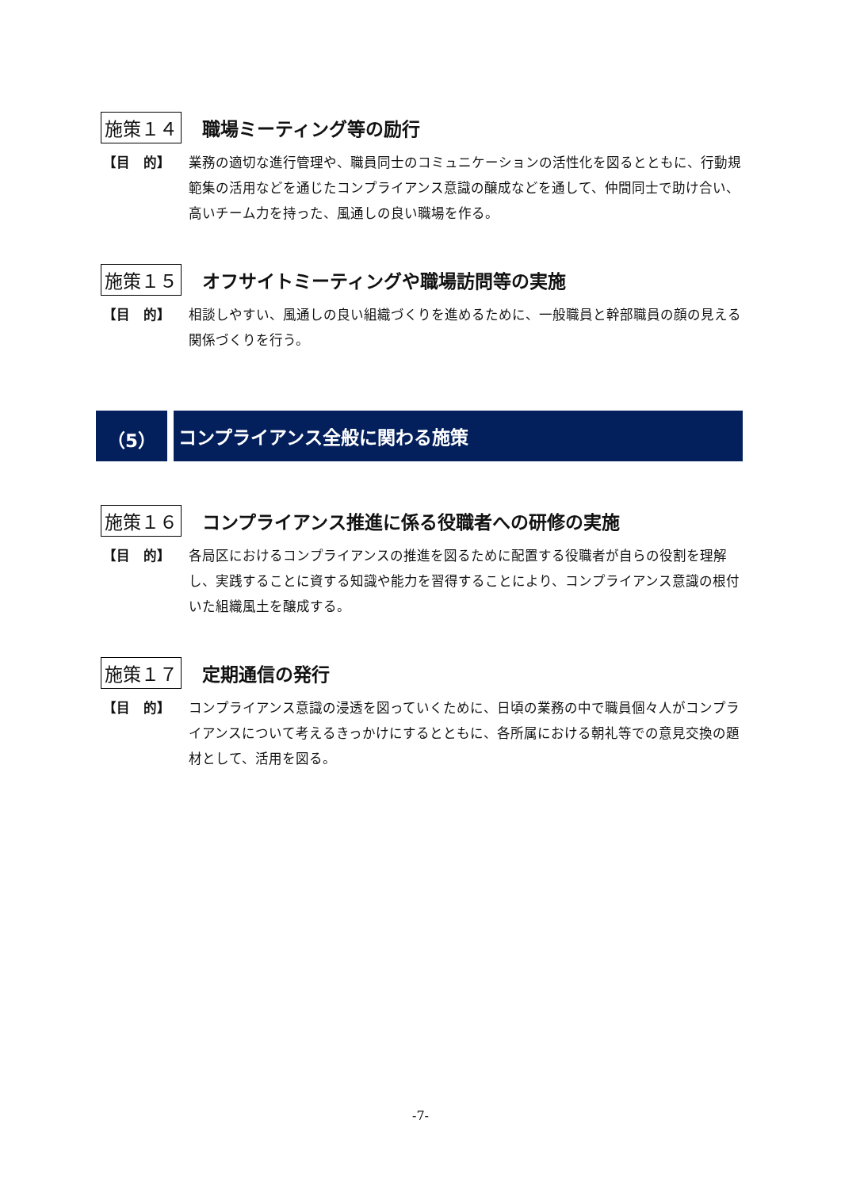施策１４ 職場ミーティング等の励行
【目　的】 業務の適切な進行管理や、職員同士のコミュニケーションの活性化を図るとともに、行動規範集の活用などを通じたコンプライアンス意識の醸成などを通して、仲間同士で助け合い、高いチーム力を持った、風通しの良い職場を作る。
施策１５
オフサイトミーティングや職場訪問等の実施
【目　的】 相談しやすい、風通しの良い組織づくりを進めるために、一般職員と幹部職員の顔の見える関係づくりを行う。
（5） コンプライアンス全般に関わる施策
施策１６
コンプライアンス推進に係る役職者への研修の実施
【目　的】 各局区におけるコンプライアンスの推進を図るために配置する役職者が自らの役割を理解し、実践することに資する知識や能力を習得することにより、コンプライアンス意識の根付いた組織風土を醸成する。
施策１７ 定期通信の発行
【目　的】 コンプライアンス意識の浸透を図っていくために、日頃の業務の中で職員個々人がコンプライアンスについて考えるきっかけにするとともに、各所属における朝礼等での意見交換の題材として、活用を図る。
-7-